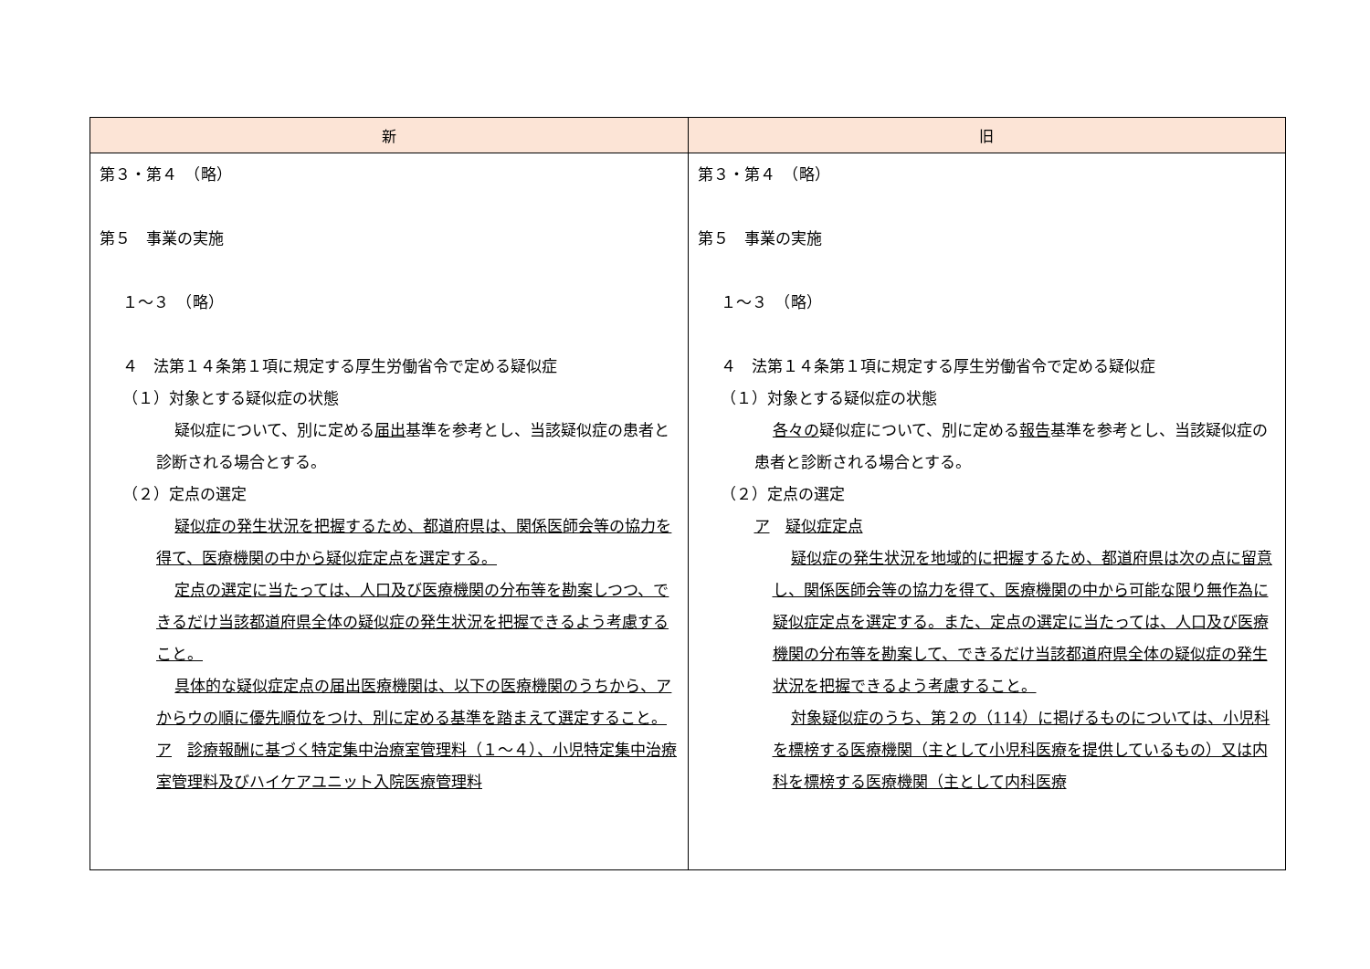| 新 | 旧 |
| --- | --- |
| 第３・第４ （略） 第５ 事業の実施 １～３ （略） ４ 法第１４条第１項に規定する厚生労働省令で定める疑似症 （１）対象とする疑似症の状態 疑似症について、別に定める 届出 基準を参考とし、当該疑似症の患者と診断される場合とする。 （２）定点の選定 疑似症の発生状況を把握するため、都道府県は、関係医師会等の協力を得て、医療機関の中から疑似症定点を選定する。 定点の選定に当たっては、人口及び医療機関の分布等を勘案しつつ、できるだけ当該都道府県全体の疑似症の発生状況を把握できるよう考慮すること。 具体的な疑似症定点の届出医療機関は、以下の医療機関のうちから、アからウの順に優先順位をつけ、別に定める基準を踏まえて選定すること。 ア 診療報酬に基づく特定集中治療室管理料（１～４）、小児特定集中治療室管理料及びハイケアユニット入院医療管理料 | 第３・第４ （略） 第５ 事業の実施 １～３ （略） ４ 法第１４条第１項に規定する厚生労働省令で定める疑似症 （１）対象とする疑似症の状態 各々の 疑似症について、別に定める 報告 基準を参考とし、当該疑似症の患者と診断される場合とする。 （２）定点の選定 ア 疑似症定点 疑似症の発生状況を地域的に把握するため、都道府県は次の点に留意し、関係医師会等の協力を得て、医療機関の中から可能な限り無作為に疑似症定点を選定する。また、定点の選定に当たっては、人口及び医療機関の分布等を勘案して、できるだけ当該都道府県全体の疑似症の発生状況を把握できるよう考慮すること。 対象疑似症のうち、第２の（114）に掲げるものについては、小児科を標榜する医療機関（主として小児科医療を提供しているもの）又は内科を標榜する医療機関（主として内科医療 |